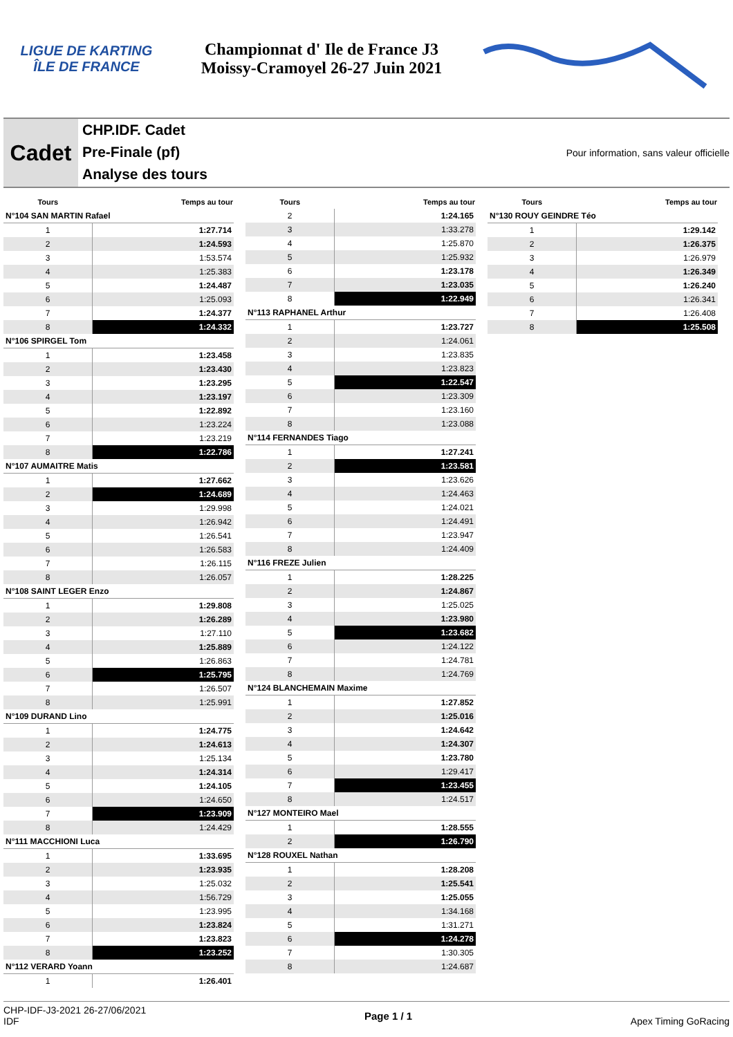LIGUE DE KARTING
ÎLE DE FRANCE
Championnat d' Ile de France J3
Moissy-Cramoyel 26-27 Juin 2021
Cadet
CHP.IDF. Cadet
Pre-Finale (pf)
Analyse des tours
Pour information, sans valeur officielle
| Tours | Temps au tour |
| --- | --- |
| N°104 SAN MARTIN Rafael | |
| 1 | 1:27.714 |
| 2 | 1:24.593 |
| 3 | 1:53.574 |
| 4 | 1:25.383 |
| 5 | 1:24.487 |
| 6 | 1:25.093 |
| 7 | 1:24.377 |
| 8 | 1:24.332 |
| N°106 SPIRGEL Tom | |
| 1 | 1:23.458 |
| 2 | 1:23.430 |
| 3 | 1:23.295 |
| 4 | 1:23.197 |
| 5 | 1:22.892 |
| 6 | 1:23.224 |
| 7 | 1:23.219 |
| 8 | 1:22.786 |
| N°107 AUMAITRE Matis | |
| 1 | 1:27.662 |
| 2 | 1:24.689 |
| 3 | 1:29.998 |
| 4 | 1:26.942 |
| 5 | 1:26.541 |
| 6 | 1:26.583 |
| 7 | 1:26.115 |
| 8 | 1:26.057 |
| N°108 SAINT LEGER Enzo | |
| 1 | 1:29.808 |
| 2 | 1:26.289 |
| 3 | 1:27.110 |
| 4 | 1:25.889 |
| 5 | 1:26.863 |
| 6 | 1:25.795 |
| 7 | 1:26.507 |
| 8 | 1:25.991 |
| N°109 DURAND Lino | |
| 1 | 1:24.775 |
| 2 | 1:24.613 |
| 3 | 1:25.134 |
| 4 | 1:24.314 |
| 5 | 1:24.105 |
| 6 | 1:24.650 |
| 7 | 1:23.909 |
| 8 | 1:24.429 |
| N°111 MACCHIONI Luca | |
| 1 | 1:33.695 |
| 2 | 1:23.935 |
| 3 | 1:25.032 |
| 4 | 1:56.729 |
| 5 | 1:23.995 |
| 6 | 1:23.824 |
| 7 | 1:23.823 |
| 8 | 1:23.252 |
| N°112 VERARD Yoann | |
| 1 | 1:26.401 |
| Tours | Temps au tour |
| --- | --- |
| 2 | 1:24.165 |
| 3 | 1:33.278 |
| 4 | 1:25.870 |
| 5 | 1:25.932 |
| 6 | 1:23.178 |
| 7 | 1:23.035 |
| 8 | 1:22.949 |
| N°113 RAPHANEL Arthur | |
| 1 | 1:23.727 |
| 2 | 1:24.061 |
| 3 | 1:23.835 |
| 4 | 1:23.823 |
| 5 | 1:22.547 |
| 6 | 1:23.309 |
| 7 | 1:23.160 |
| 8 | 1:23.088 |
| N°114 FERNANDES Tiago | |
| 1 | 1:27.241 |
| 2 | 1:23.581 |
| 3 | 1:23.626 |
| 4 | 1:24.463 |
| 5 | 1:24.021 |
| 6 | 1:24.491 |
| 7 | 1:23.947 |
| 8 | 1:24.409 |
| N°116 FREZE Julien | |
| 1 | 1:28.225 |
| 2 | 1:24.867 |
| 3 | 1:25.025 |
| 4 | 1:23.980 |
| 5 | 1:23.682 |
| 6 | 1:24.122 |
| 7 | 1:24.781 |
| 8 | 1:24.769 |
| N°124 BLANCHEMAIN Maxime | |
| 1 | 1:27.852 |
| 2 | 1:25.016 |
| 3 | 1:24.642 |
| 4 | 1:24.307 |
| 5 | 1:23.780 |
| 6 | 1:29.417 |
| 7 | 1:23.455 |
| 8 | 1:24.517 |
| N°127 MONTEIRO Mael | |
| 1 | 1:28.555 |
| 2 | 1:26.790 |
| N°128 ROUXEL Nathan | |
| 1 | 1:28.208 |
| 2 | 1:25.541 |
| 3 | 1:25.055 |
| 4 | 1:34.168 |
| 5 | 1:31.271 |
| 6 | 1:24.278 |
| 7 | 1:30.305 |
| 8 | 1:24.687 |
| Tours | Temps au tour |
| --- | --- |
| N°130 ROUY GEINDRE Téo | |
| 1 | 1:29.142 |
| 2 | 1:26.375 |
| 3 | 1:26.979 |
| 4 | 1:26.349 |
| 5 | 1:26.240 |
| 6 | 1:26.341 |
| 7 | 1:26.408 |
| 8 | 1:25.508 |
CHP-IDF-J3-2021 26-27/06/2021
IDF
Page 1 / 1 Apex Timing GoRacing